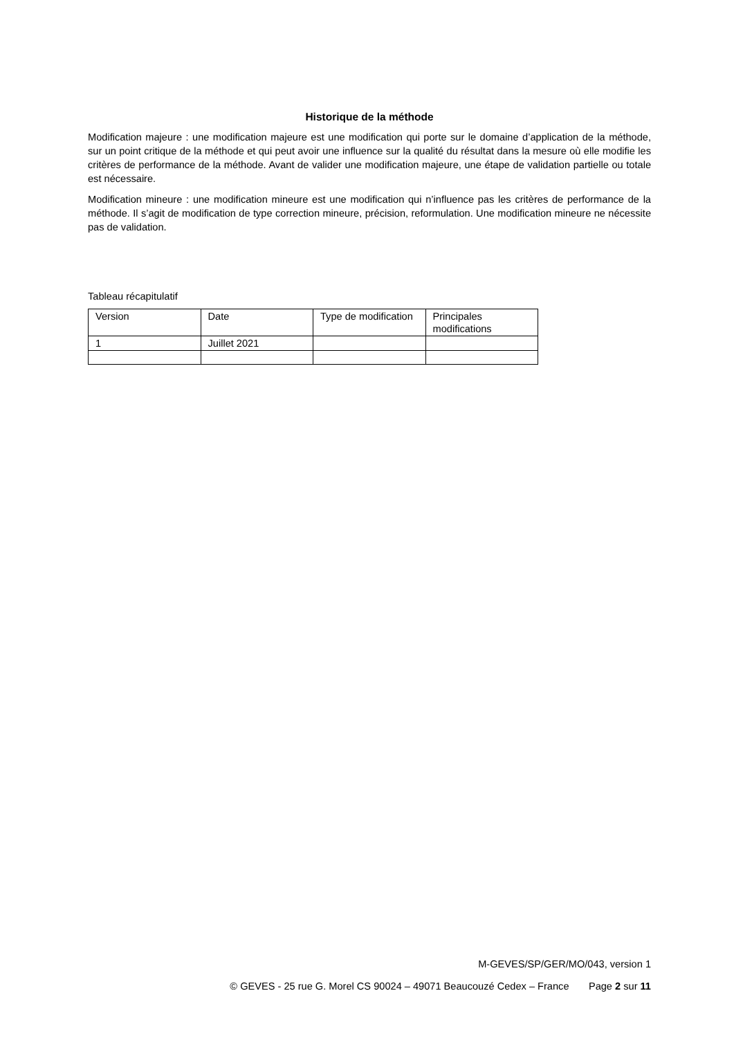Historique de la méthode
Modification majeure : une modification majeure est une modification qui porte sur le domaine d’application de la méthode, sur un point critique de la méthode et qui peut avoir une influence sur la qualité du résultat dans la mesure où elle modifie les critères de performance de la méthode. Avant de valider une modification majeure, une étape de validation partielle ou totale est nécessaire.
Modification mineure : une modification mineure est une modification qui n’influence pas les critères de performance de la méthode. Il s’agit de modification de type correction mineure, précision, reformulation. Une modification mineure ne nécessite pas de validation.
Tableau récapitulatif
| Version | Date | Type de modification | Principales modifications |
| 1 | Juillet 2021 | | |
M-GEVES/SP/GER/MO/043, version 1
© GEVES - 25 rue G. Morel CS 90024 – 49071 Beaucouzé Cedex – France Page 2 sur 11